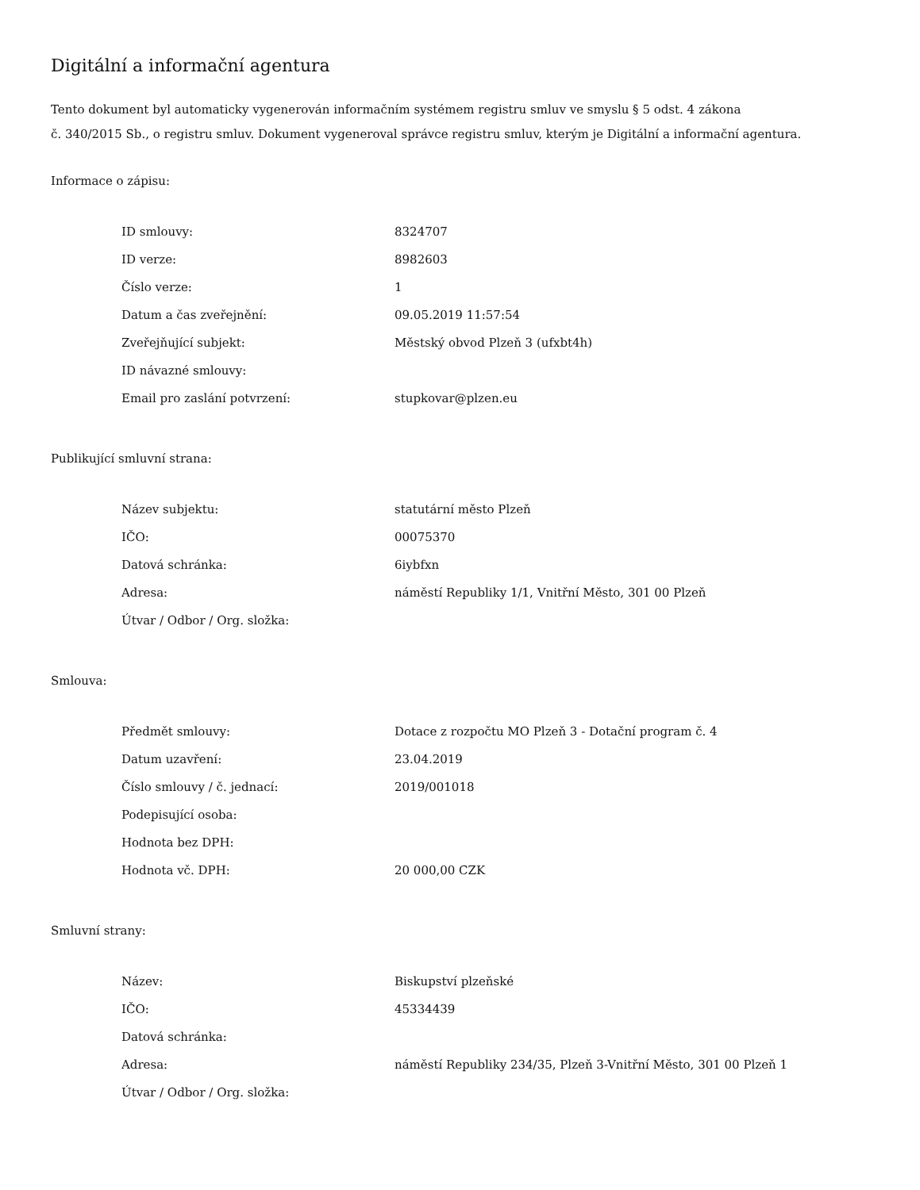Digitální a informační agentura
Tento dokument byl automaticky vygenerován informačním systémem registru smluv ve smyslu § 5 odst. 4 zákona
č. 340/2015 Sb., o registru smluv. Dokument vygeneroval správce registru smluv, kterým je Digitální a informační agentura.
Informace o zápisu:
| ID smlouvy: | 8324707 |
| ID verze: | 8982603 |
| Číslo verze: | 1 |
| Datum a čas zveřejnění: | 09.05.2019 11:57:54 |
| Zveřejňující subjekt: | Městský obvod Plzeň 3 (ufxbt4h) |
| ID návazné smlouvy: | |
| Email pro zaslání potvrzení: | stupkovar@plzen.eu |
Publikující smluvní strana:
| Název subjektu: | statutární město Plzeň |
| IČO: | 00075370 |
| Datová schránka: | 6iybfxn |
| Adresa: | náměstí Republiky 1/1, Vnitřní Město, 301 00 Plzeň |
| Útvar / Odbor / Org. složka: | |
Smlouva:
| Předmět smlouvy: | Dotace z rozpočtu MO Plzeň 3 - Dotační program č. 4 |
| Datum uzavření: | 23.04.2019 |
| Číslo smlouvy / č. jednací: | 2019/001018 |
| Podepisující osoba: | |
| Hodnota bez DPH: | |
| Hodnota vč. DPH: | 20 000,00 CZK |
Smluvní strany:
| Název: | Biskupství plzeňské |
| IČO: | 45334439 |
| Datová schránka: | |
| Adresa: | náměstí Republiky 234/35, Plzeň 3-Vnitřní Město, 301 00 Plzeň 1 |
| Útvar / Odbor / Org. složka: | |